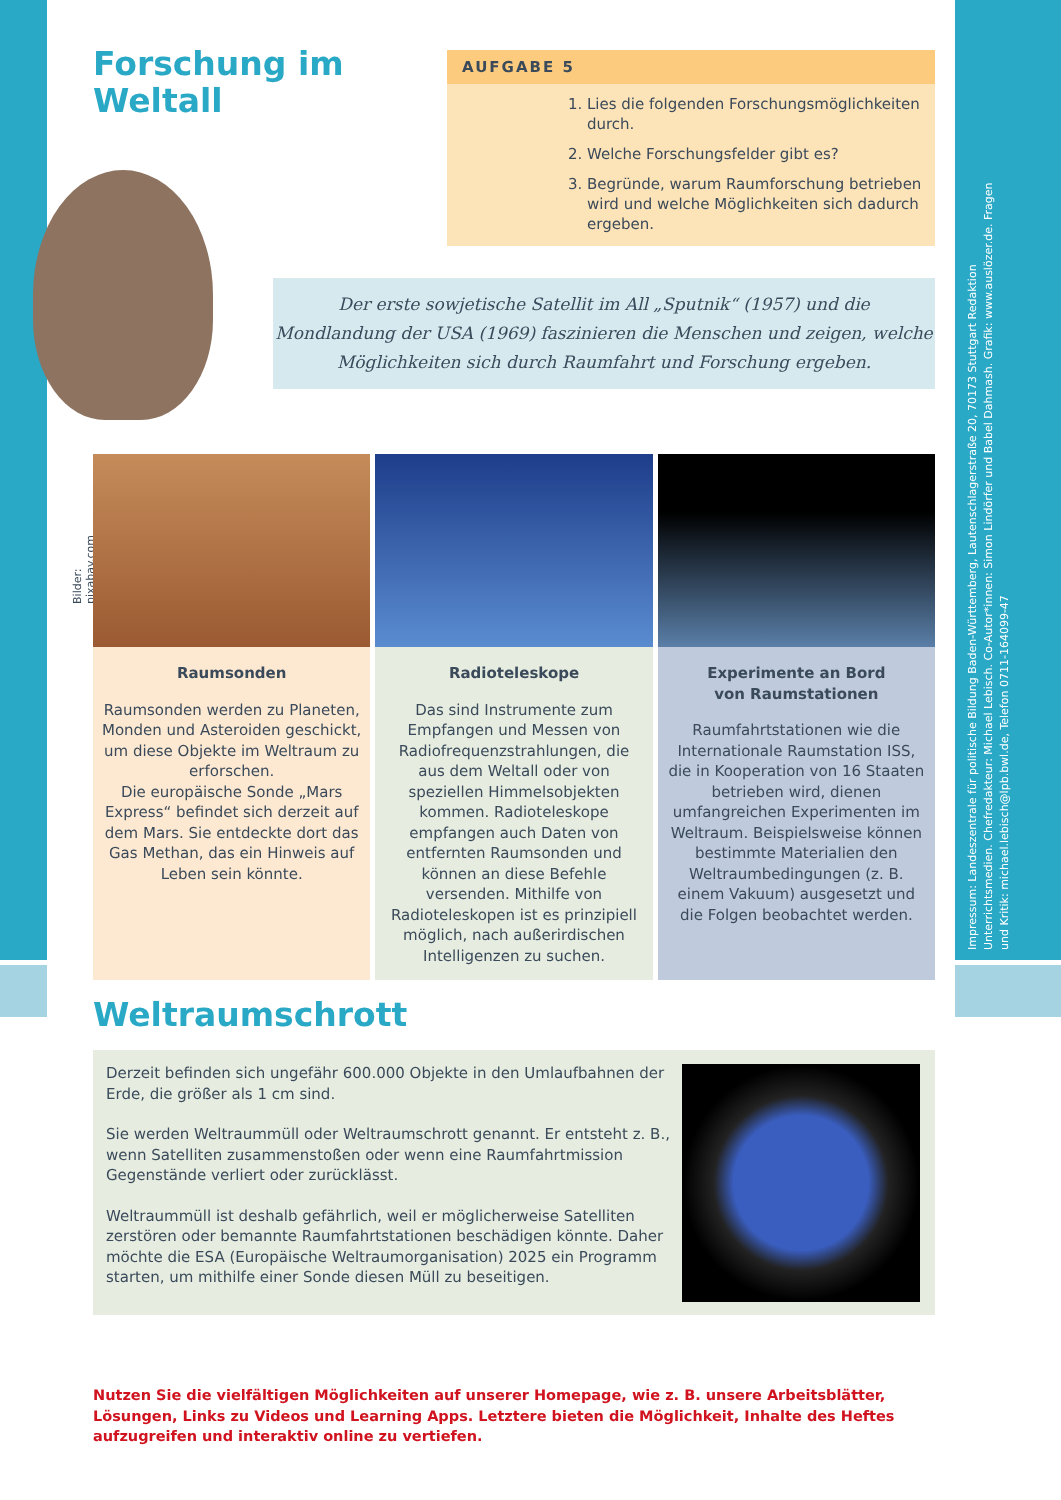Impressum: Landeszentrale für politische Bildung Baden-Württemberg, Lautenschlagerstraße 20, 70173 Stuttgart Redaktion Unterrichtsmedien. Chefredakteur: Michael Lebisch. Co-Autor*innen: Simon Lindörfer und Babel Dahmash. Grafik: www.auslözer.de. Fragen und Kritik: michael.lebisch@lpb.bwl.de, Telefon 0711-164099-47
Forschung im
Weltall
AUFGABE 5
1. Lies die folgenden Forschungsmöglichkeiten durch.
2. Welche Forschungsfelder gibt es?
3. Begründe, warum Raumforschung betrieben wird und welche Möglichkeiten sich dadurch ergeben.
Der erste sowjetische Satellit im All „Sputnik“ (1957) und die
Mondlandung der USA (1969) faszinieren die Menschen und zeigen, welche
Möglichkeiten sich durch Raumfahrt und Forschung ergeben.
Bilder: pixabay.com
Raumsonden
Raumsonden werden zu Planeten, Monden und Asteroiden geschickt, um diese Objekte im Weltraum zu erforschen.
Die europäische Sonde „Mars Express“ befindet sich derzeit auf dem Mars. Sie entdeckte dort das Gas Methan, das ein Hinweis auf Leben sein könnte.
Radioteleskope
Das sind Instrumente zum Empfangen und Messen von Radiofrequenzstrahlungen, die aus dem Weltall oder von speziellen Himmelsobjekten kommen. Radioteleskope empfangen auch Daten von entfernten Raumsonden und können an diese Befehle versenden. Mithilfe von Radioteleskopen ist es prinzipiell möglich, nach außerirdischen Intelligenzen zu suchen.
Experimente an Bord
von Raumstationen
Raumfahrtstationen wie die Internationale Raumstation ISS, die in Kooperation von 16 Staaten betrieben wird, dienen umfangreichen Experimenten im Weltraum. Beispielsweise können bestimmte Materialien den Weltraumbedingungen (z. B. einem Vakuum) ausgesetzt und die Folgen beobachtet werden.
Weltraumschrott
Derzeit befinden sich ungefähr 600.000 Objekte in den Umlaufbahnen der Erde, die größer als 1 cm sind.
Sie werden Weltraummüll oder Weltraumschrott genannt. Er entsteht z. B., wenn Satelliten zusammenstoßen oder wenn eine Raumfahrtmission Gegenstände verliert oder zurücklässt.
Weltraummüll ist deshalb gefährlich, weil er möglicherweise Satelliten zerstören oder bemannte Raumfahrtstationen beschädigen könnte. Daher möchte die ESA (Europäische Weltraumorganisation) 2025 ein Programm starten, um mithilfe einer Sonde diesen Müll zu beseitigen.
Nutzen Sie die vielfältigen Möglichkeiten auf unserer Homepage, wie z. B. unsere Arbeitsblätter,
Lösungen, Links zu Videos und Learning Apps. Letztere bieten die Möglichkeit, Inhalte des Heftes
aufzugreifen und interaktiv online zu vertiefen.